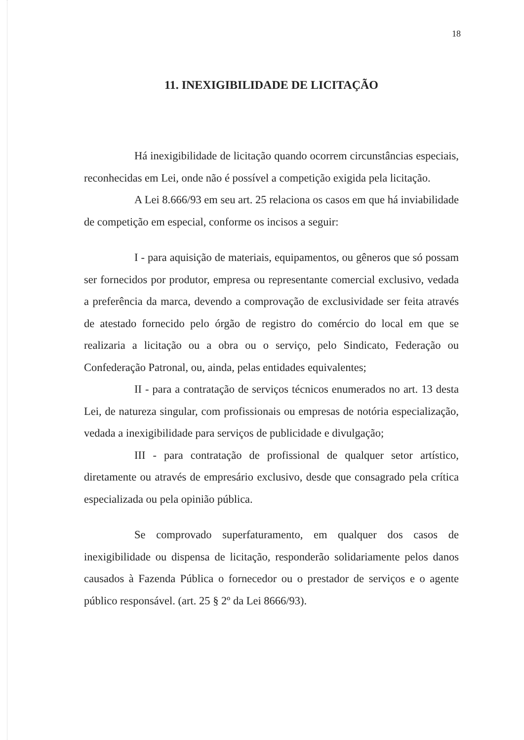18
11. INEXIGIBILIDADE DE LICITAÇÃO
Há inexigibilidade de licitação quando ocorrem circunstâncias especiais, reconhecidas em Lei, onde não é possível a competição exigida pela licitação.
A Lei 8.666/93 em seu art. 25 relaciona os casos em que há inviabilidade de competição em especial, conforme os incisos a seguir:
I - para aquisição de materiais, equipamentos, ou gêneros que só possam ser fornecidos por produtor, empresa ou representante comercial exclusivo, vedada a preferência da marca, devendo a comprovação de exclusividade ser feita através de atestado fornecido pelo órgão de registro do comércio do local em que se realizaria a licitação ou a obra ou o serviço, pelo Sindicato, Federação ou Confederação Patronal, ou, ainda, pelas entidades equivalentes;
II - para a contratação de serviços técnicos enumerados no art. 13 desta Lei, de natureza singular, com profissionais ou empresas de notória especialização, vedada a inexigibilidade para serviços de publicidade e divulgação;
III - para contratação de profissional de qualquer setor artístico, diretamente ou através de empresário exclusivo, desde que consagrado pela crítica especializada ou pela opinião pública.
Se comprovado superfaturamento, em qualquer dos casos de inexigibilidade ou dispensa de licitação, responderão solidariamente pelos danos causados à Fazenda Pública o fornecedor ou o prestador de serviços e o agente público responsável. (art. 25 § 2º da Lei 8666/93).